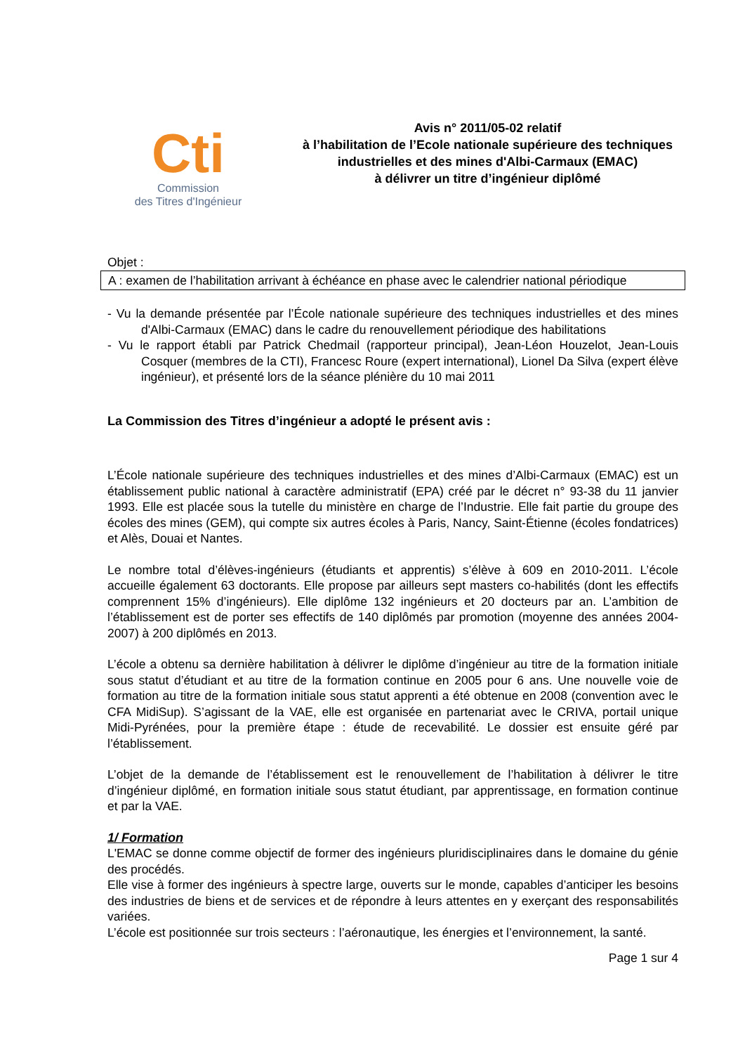Cti
Commission
des Titres d'Ingénieur
Avis n° 2011/05-02 relatif
à l’habilitation de l’Ecole nationale supérieure des techniques industrielles et des mines d'Albi-Carmaux (EMAC)
à délivrer un titre d’ingénieur diplômé
Objet :
A : examen de l’habilitation arrivant à échéance en phase avec le calendrier national périodique
- Vu la demande présentée par l’École nationale supérieure des techniques industrielles et des mines d'Albi-Carmaux (EMAC) dans le cadre du renouvellement périodique des habilitations
- Vu le rapport établi par Patrick Chedmail (rapporteur principal), Jean-Léon Houzelot, Jean-Louis Cosquer (membres de la CTI), Francesc Roure (expert international), Lionel Da Silva (expert élève ingénieur), et présenté lors de la séance plénière du 10 mai 2011
La Commission des Titres d’ingénieur a adopté le présent avis :
L’École nationale supérieure des techniques industrielles et des mines d’Albi-Carmaux (EMAC) est un établissement public national à caractère administratif (EPA) créé par le décret n° 93-38 du 11 janvier 1993. Elle est placée sous la tutelle du ministère en charge de l’Industrie. Elle fait partie du groupe des écoles des mines (GEM), qui compte six autres écoles à Paris, Nancy, Saint-Étienne (écoles fondatrices) et Alès, Douai et Nantes.
Le nombre total d’élèves-ingénieurs (étudiants et apprentis) s’élève à 609 en 2010-2011. L’école accueille également 63 doctorants. Elle propose par ailleurs sept masters co-habilités (dont les effectifs comprennent 15% d’ingénieurs). Elle diplôme 132 ingénieurs et 20 docteurs par an. L’ambition de l’établissement est de porter ses effectifs de 140 diplômés par promotion (moyenne des années 2004-2007) à 200 diplômés en 2013.
L’école a obtenu sa dernière habilitation à délivrer le diplôme d’ingénieur au titre de la formation initiale sous statut d’étudiant et au titre de la formation continue en 2005 pour 6 ans. Une nouvelle voie de formation au titre de la formation initiale sous statut apprenti a été obtenue en 2008 (convention avec le CFA MidiSup). S’agissant de la VAE, elle est organisée en partenariat avec le CRIVA, portail unique Midi-Pyrénées, pour la première étape : étude de recevabilité. Le dossier est ensuite géré par l’établissement.
L’objet de la demande de l’établissement est le renouvellement de l’habilitation à délivrer le titre d’ingénieur diplômé, en formation initiale sous statut étudiant, par apprentissage, en formation continue et par la VAE.
1/ Formation
L'EMAC se donne comme objectif de former des ingénieurs pluridisciplinaires dans le domaine du génie des procédés.
Elle vise à former des ingénieurs à spectre large, ouverts sur le monde, capables d’anticiper les besoins des industries de biens et de services et de répondre à leurs attentes en y exerçant des responsabilités variées.
L’école est positionnée sur trois secteurs : l’aéronautique, les énergies et l’environnement, la santé.
Page 1 sur 4